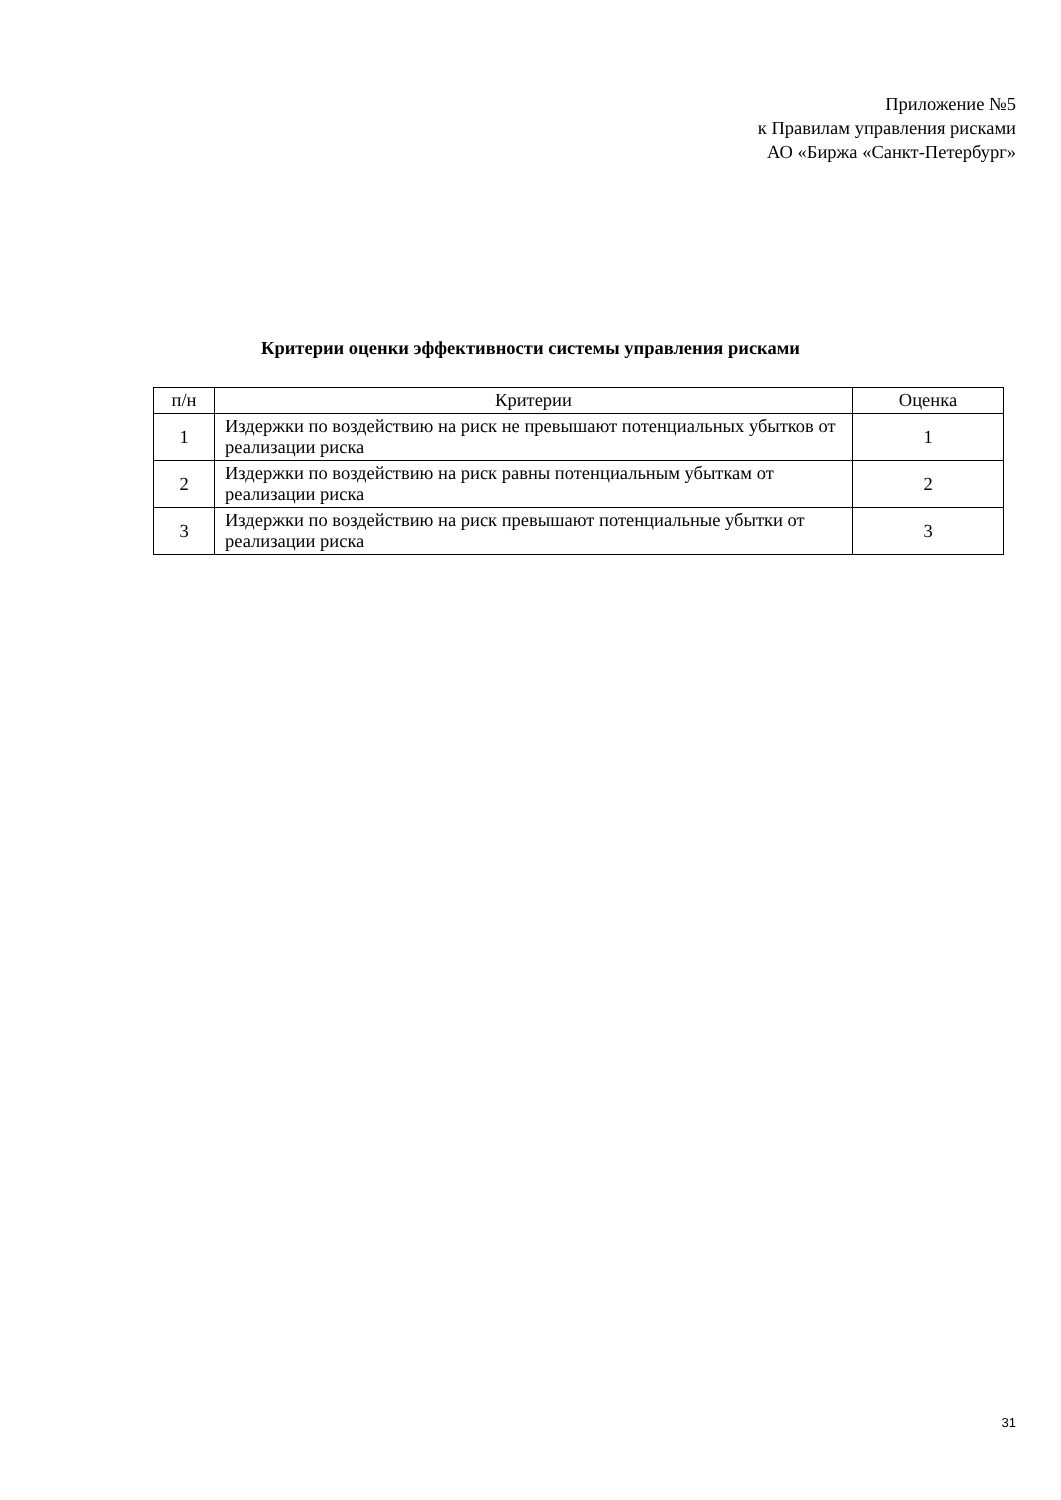Приложение №5
к Правилам управления рисками
АО «Биржа «Санкт-Петербург»
Критерии оценки эффективности системы управления рисками
| п/н | Критерии | Оценка |
| --- | --- | --- |
| 1 | Издержки по воздействию на риск не превышают потенциальных убытков от реализации риска | 1 |
| 2 | Издержки по воздействию на риск равны потенциальным убыткам от реализации риска | 2 |
| 3 | Издержки по воздействию на риск превышают потенциальные убытки от реализации риска | 3 |
31